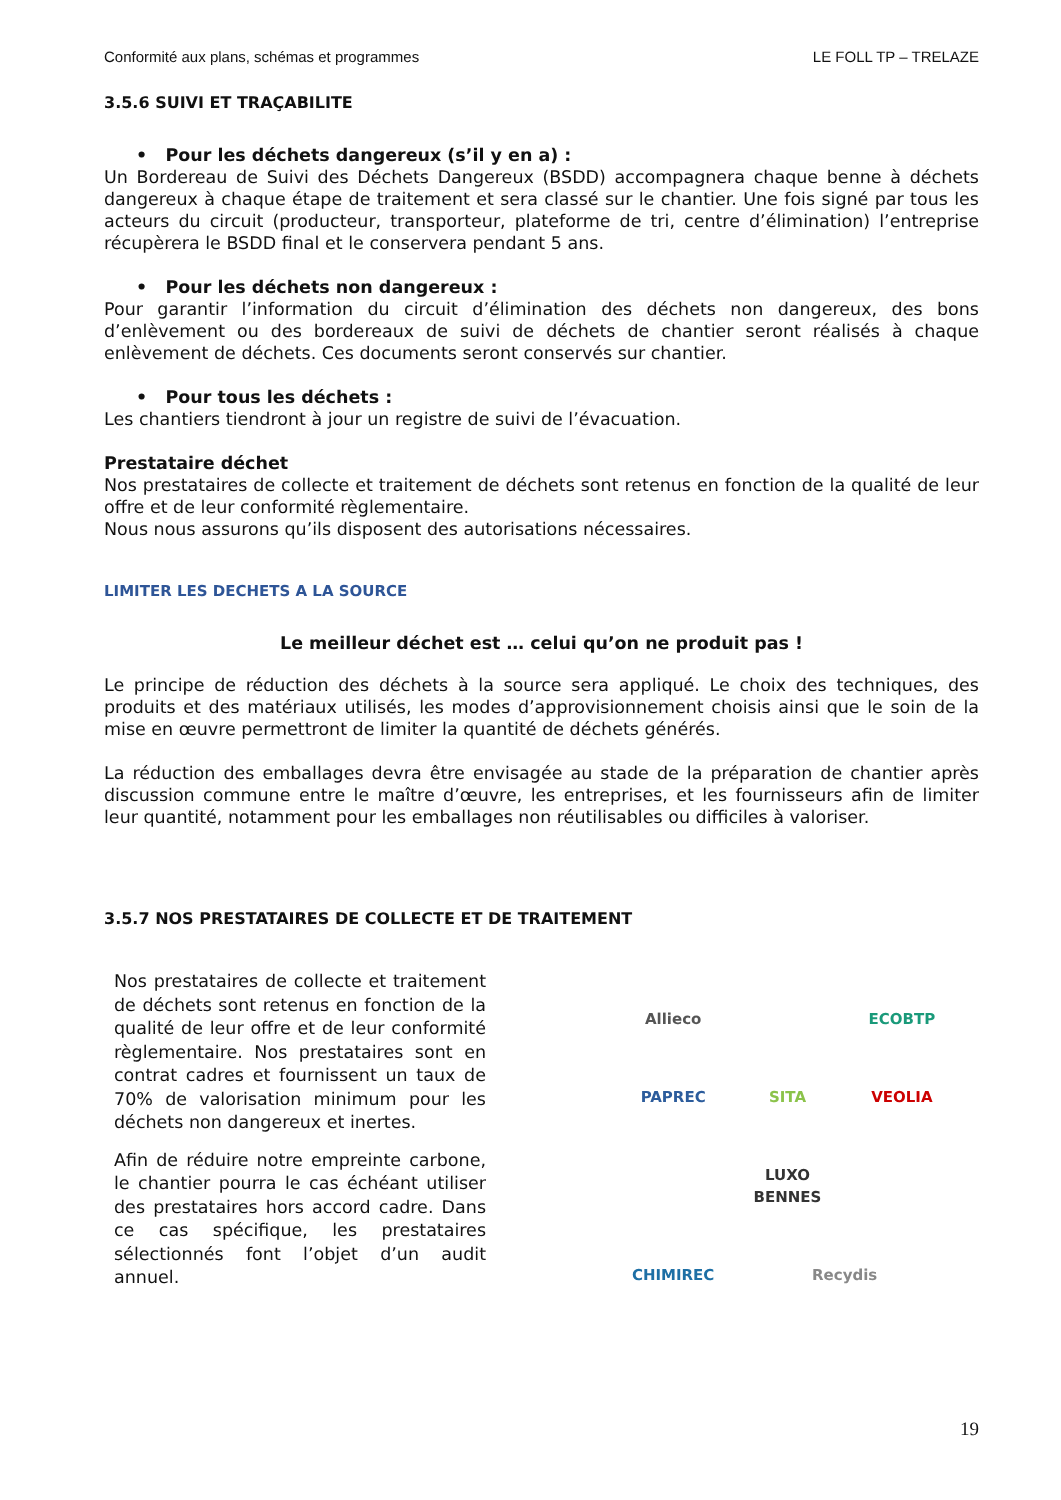Conformité aux plans, schémas et programmes LE FOLL TP – TRELAZE
3.5.6 SUIVI ET TRAÇABILITE
• Pour les déchets dangereux (s’il y en a) :
Un Bordereau de Suivi des Déchets Dangereux (BSDD) accompagnera chaque benne à déchets dangereux à chaque étape de traitement et sera classé sur le chantier. Une fois signé par tous les acteurs du circuit (producteur, transporteur, plateforme de tri, centre d’élimination) l’entreprise récupèrera le BSDD final et le conservera pendant 5 ans.
• Pour les déchets non dangereux :
Pour garantir l’information du circuit d’élimination des déchets non dangereux, des bons d’enlèvement ou des bordereaux de suivi de déchets de chantier seront réalisés à chaque enlèvement de déchets. Ces documents seront conservés sur chantier.
• Pour tous les déchets :
Les chantiers tiendront à jour un registre de suivi de l’évacuation.
Prestataire déchet
Nos prestataires de collecte et traitement de déchets sont retenus en fonction de la qualité de leur offre et de leur conformité règlementaire.
Nous nous assurons qu’ils disposent des autorisations nécessaires.
LIMITER LES DECHETS A LA SOURCE
Le meilleur déchet est … celui qu’on ne produit pas !
Le principe de réduction des déchets à la source sera appliqué. Le choix des techniques, des produits et des matériaux utilisés, les modes d’approvisionnement choisis ainsi que le soin de la mise en œuvre permettront de limiter la quantité de déchets générés.
La réduction des emballages devra être envisagée au stade de la préparation de chantier après discussion commune entre le maître d’œuvre, les entreprises, et les fournisseurs afin de limiter leur quantité, notamment pour les emballages non réutilisables ou difficiles à valoriser.
3.5.7 NOS PRESTATAIRES DE COLLECTE ET DE TRAITEMENT
Nos prestataires de collecte et traitement de déchets sont retenus en fonction de la qualité de leur offre et de leur conformité règlementaire. Nos prestataires sont en contrat cadres et fournissent un taux de 70% de valorisation minimum pour les déchets non dangereux et inertes.
Afin de réduire notre empreinte carbone, le chantier pourra le cas échéant utiliser des prestataires hors accord cadre. Dans ce cas spécifique, les prestataires sélectionnés font l’objet d’un audit annuel.
Allieco
ECOBTP
PAPREC
SITA
VEOLIA
LUXO BENNES
CHIMIREC
Recydis
19